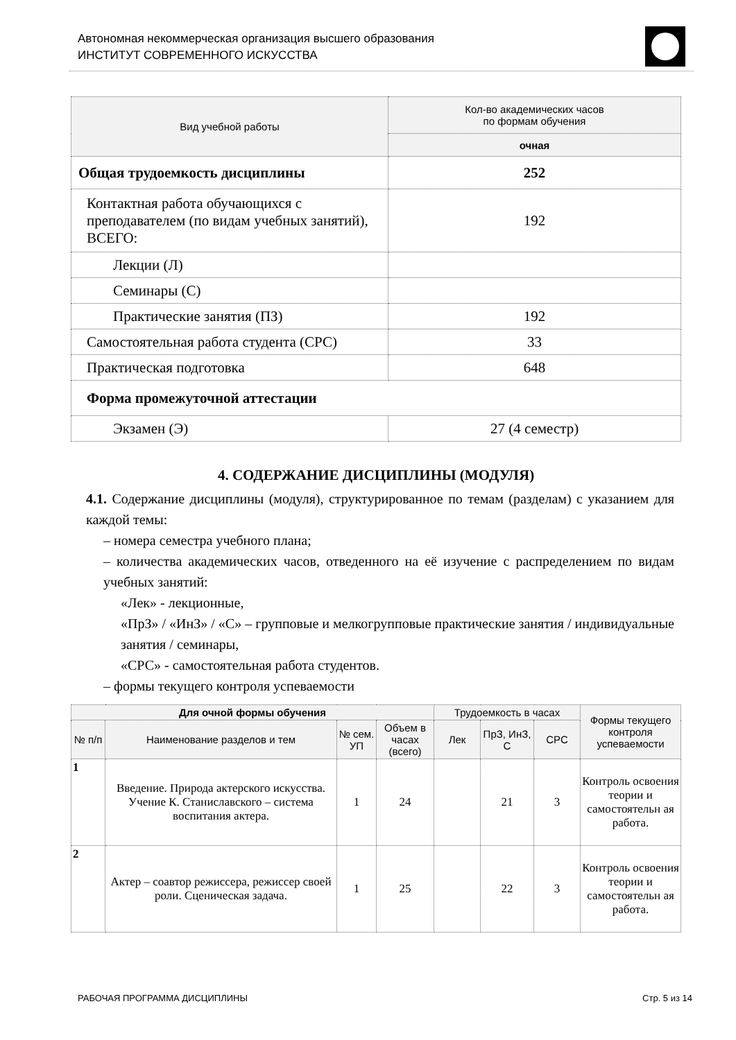Автономная некоммерческая организация высшего образования
ИНСТИТУТ СОВРЕМЕННОГО ИСКУССТВА
| Вид учебной работы | Кол-во академических часов по формам обучения |
| --- | --- |
| | очная |
| Общая трудоемкость дисциплины | 252 |
| Контактная работа обучающихся с преподавателем (по видам учебных занятий), ВСЕГО: | 192 |
| Лекции (Л) | |
| Семинары (С) | |
| Практические занятия (ПЗ) | 192 |
| Самостоятельная работа студента (СРС) | 33 |
| Практическая подготовка | 648 |
| Форма промежуточной аттестации | |
| Экзамен (Э) | 27 (4 семестр) |
4. СОДЕРЖАНИЕ ДИСЦИПЛИНЫ (МОДУЛЯ)
4.1. Содержание дисциплины (модуля), структурированное по темам (разделам) с указанием для каждой темы:
– номера семестра учебного плана;
– количества академических часов, отведенного на её изучение с распределением по видам учебных занятий:
«Лек» - лекционные,
«ПрЗ» / «ИнЗ» / «С» – групповые и мелкогрупповые практические занятия / индивидуальные занятия / семинары,
«СРС» - самостоятельная работа студентов.
– формы текущего контроля успеваемости
| Для очной формы обучения | | | | Трудоемкость в часах | | | Формы текущего контроля успеваемости |
| --- | --- | --- | --- | --- | --- | --- | --- |
| № п/п | Наименование разделов и тем | № сем. УП | Объем в часах (всего) | Лек | ПрЗ, ИнЗ, С | СРС | |
| 1 | Введение. Природа актерского искусства. Учение К. Станиславского – система воспитания актера. | 1 | 24 | | 21 | 3 | Контроль освоения теории и самостоятельн ая работа. |
| 2 | Актер – соавтор режиссера, режиссер своей роли. Сценическая задача. | 1 | 25 | | 22 | 3 | Контроль освоения теории и самостоятельн ая работа. |
РАБОЧАЯ ПРОГРАММА ДИСЦИПЛИНЫ Стр. 5 из 14